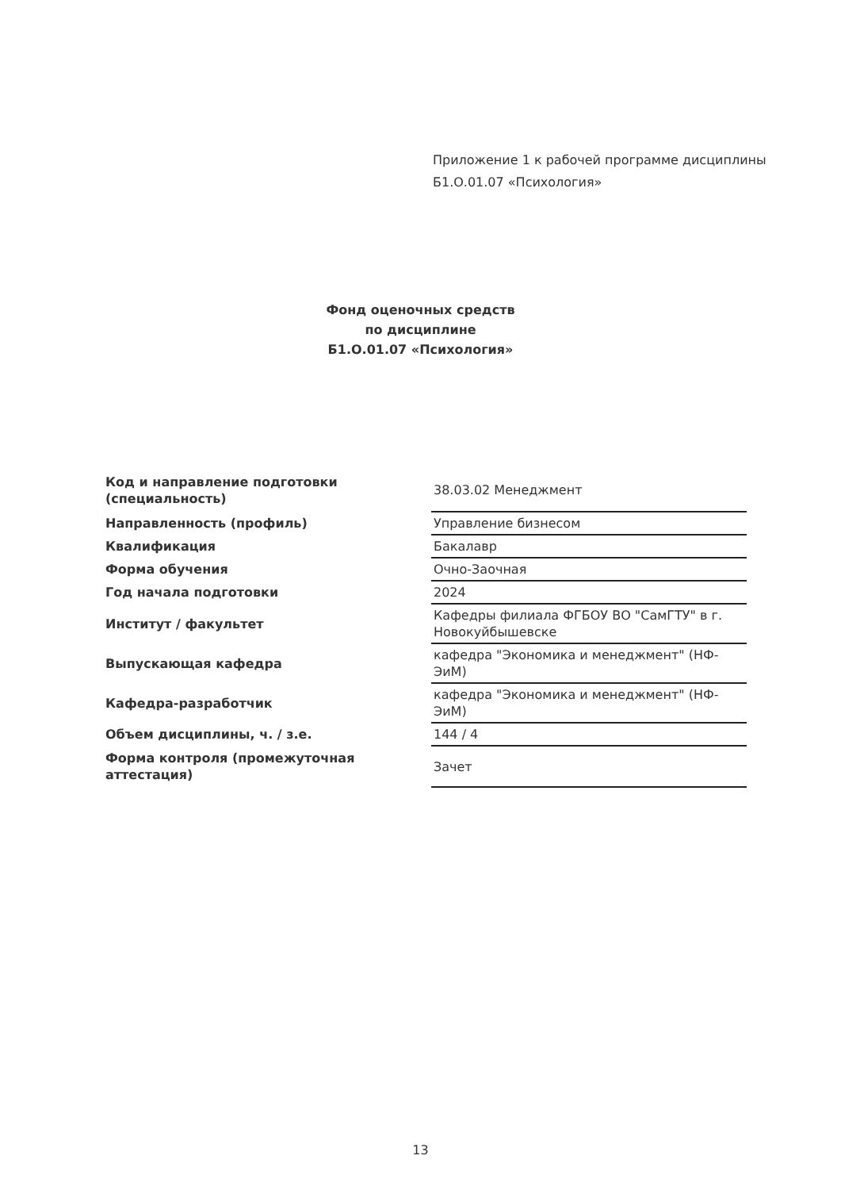Приложение 1 к рабочей программе дисциплины
Б1.О.01.07 «Психология»
Фонд оценочных средств
по дисциплине
Б1.О.01.07 «Психология»
| Код и направление подготовки (специальность) | 38.03.02 Менеджмент |
| Направленность (профиль) | Управление бизнесом |
| Квалификация | Бакалавр |
| Форма обучения | Очно-Заочная |
| Год начала подготовки | 2024 |
| Институт / факультет | Кафедры филиала ФГБОУ ВО "СамГТУ" в г. Новокуйбышевске |
| Выпускающая кафедра | кафедра "Экономика и менеджмент" (НФ-ЭиМ) |
| Кафедра-разработчик | кафедра "Экономика и менеджмент" (НФ-ЭиМ) |
| Объем дисциплины, ч. / з.е. | 144 / 4 |
| Форма контроля (промежуточная аттестация) | Зачет |
13